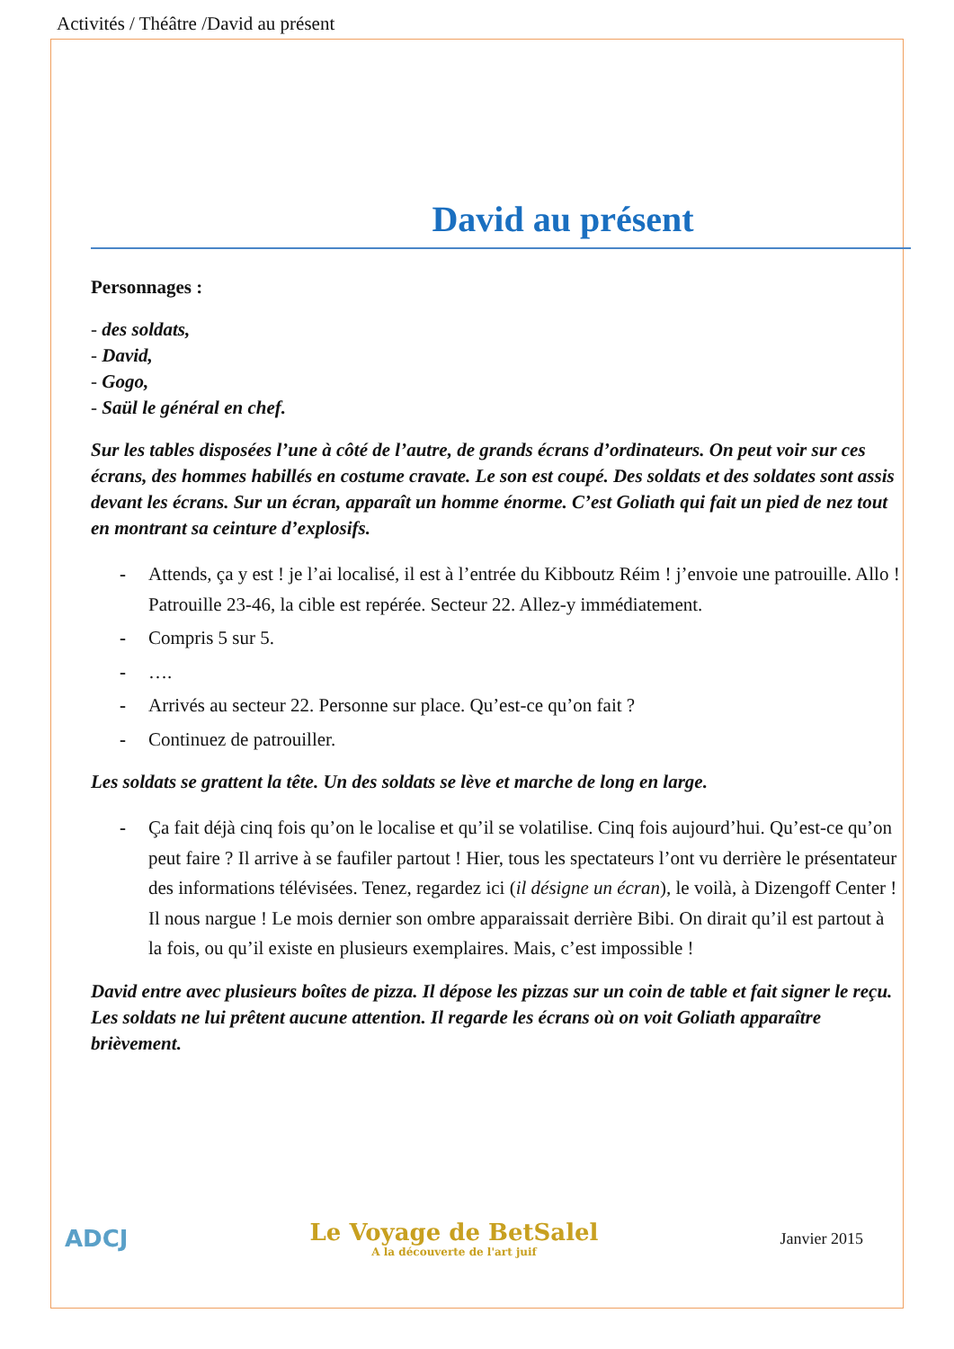Activités / Théâtre /David au présent
David au présent
Personnages :
- des soldats,
- David,
- Gogo,
- Saül le général en chef.
Sur les tables disposées l’une à côté de l’autre, de grands écrans d’ordinateurs. On peut voir sur ces écrans, des hommes habillés en costume cravate. Le son est coupé. Des soldats et des soldates sont assis devant les écrans. Sur un écran, apparaît un homme énorme. C’est Goliath qui fait un pied de nez tout en montrant sa ceinture d’explosifs.
- Attends, ça y est ! je l’ai localisé, il est à l’entrée du Kibboutz Réim ! j’envoie une patrouille. Allo ! Patrouille 23-46, la cible est repérée. Secteur 22. Allez-y immédiatement.
- Compris 5 sur 5.
- ….
- Arrivés au secteur 22. Personne sur place. Qu’est-ce qu’on fait ?
- Continuez de patrouiller.
Les soldats se grattent la tête. Un des soldats se lève et marche de long en large.
- Ça fait déjà cinq fois qu’on le localise et qu’il se volatilise. Cinq fois aujourd’hui. Qu’est-ce qu’on peut faire ? Il arrive à se faufiler partout ! Hier, tous les spectateurs l’ont vu derrière le présentateur des informations télévisées. Tenez, regardez ici (il désigne un écran), le voilà, à Dizengoff Center ! Il nous nargue ! Le mois dernier son ombre apparaissait derrière Bibi. On dirait qu’il est partout à la fois, ou qu’il existe en plusieurs exemplaires. Mais, c’est impossible !
David entre avec plusieurs boîtes de pizza. Il dépose les pizzas sur un coin de table et fait signer le reçu. Les soldats ne lui prêtent aucune attention. Il regarde les écrans où on voit Goliath apparaître brièvement.
ADCJ
Le Voyage de BetSalel
A la découverte de l'art juif
Janvier 2015